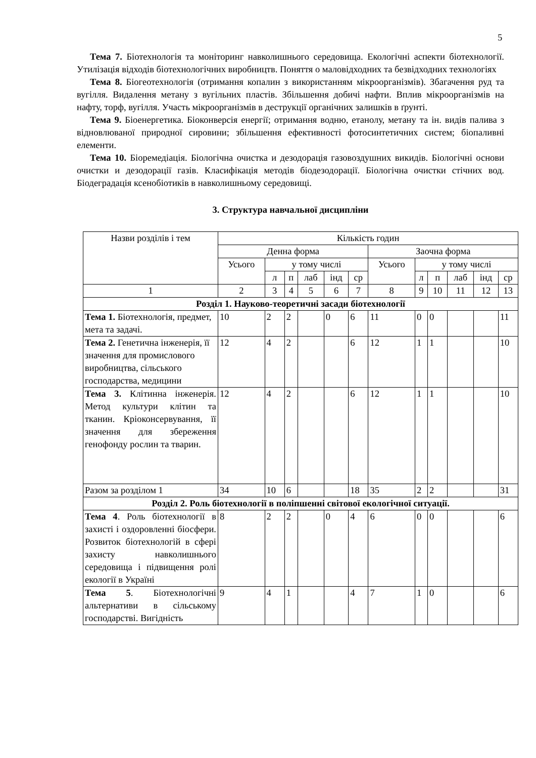5
Тема 7. Біотехнологія та моніторинг навколишнього середовища. Екологічні аспекти біотехнології. Утилізація відходів біотехнологічних виробництв. Поняття о маловідходних та безвідходних технологіях
Тема 8. Біогеотехнологія (отримання копалин з використанням мікроорганізмів). Збагачення руд та вугілля. Видалення метану з вугільних пластів. Збільшення добичі нафти. Вплив мікроорганізмів на нафту, торф, вугілля. Участь мікроорганізмів в деструкції органічних залишків в ґрунті.
Тема 9. Біоенергетика. Біоконверсія енергії; отримання водню, етанолу, метану та ін. видів палива з відновлюваної природної сировини; збільшення ефективності фотосинтетичних систем; біопаливні елементи.
Тема 10. Біоремедіація. Біологічна очистка и дезодорація газовоздушних викидів. Біологічні основи очистки и дезодорації газів. Класифікація методів біодезодорації. Біологічна очистки стічних вод. Біодеградація ксенобіотиків в навколишньому середовищі.
3. Структура навчальної дисципліни
| Назви розділів і тем | Кількість годин | | | | | | | | | | | |
| --- | --- | --- | --- | --- | --- | --- | --- | --- | --- | --- | --- | --- |
| | Денна форма | | | | | | Заочна форма | | | | | |
| | Усього | у тому числі | | | | | Усього | у тому числі | | | | |
| | | л | п | лаб | інд | ср | | л | п | лаб | інд | ср |
| 1 | 2 | 3 | 4 | 5 | 6 | 7 | 8 | 9 | 10 | 11 | 12 | 13 |
| Розділ 1. Науково-теоретичні засади біотехнології | | | | | | | | | | | | |
| Тема 1. Біотехнологія, предмет, мета та задачі. | 10 | 2 | 2 | | 0 | 6 | 11 | 0 | 0 | | | 11 |
| Тема 2. Генетична інженерія, її значення для промислового виробництва, сільського господарства, медицини | 12 | 4 | 2 | | | 6 | 12 | 1 | 1 | | | 10 |
| Тема 3. Клітинна інженерія. Метод культури клітин та тканин. Кріоконсервування, її значення для збереження генофонду рослин та тварин. | 12 | 4 | 2 | | | 6 | 12 | 1 | 1 | | | 10 |
| Разом за розділом 1 | 34 | 10 | 6 | | | 18 | 35 | 2 | 2 | | | 31 |
| Розділ 2. Роль біотехнології в поліпшенні світової екологічної ситуації. | | | | | | | | | | | | |
| Тема 4 . Роль біотехнології в захисті і оздоровленні біосфери. Розвиток біотехнологій в сфері захисту навколишнього середовища і підвищення ролі екології в Україні | 8 | 2 | 2 | | 0 | 4 | 6 | 0 | 0 | | | 6 |
| Тема 5 . Біотехнологічні альтернативи в сільському господарстві. Вигідність | 9 | 4 | 1 | | | 4 | 7 | 1 | 0 | | | 6 |